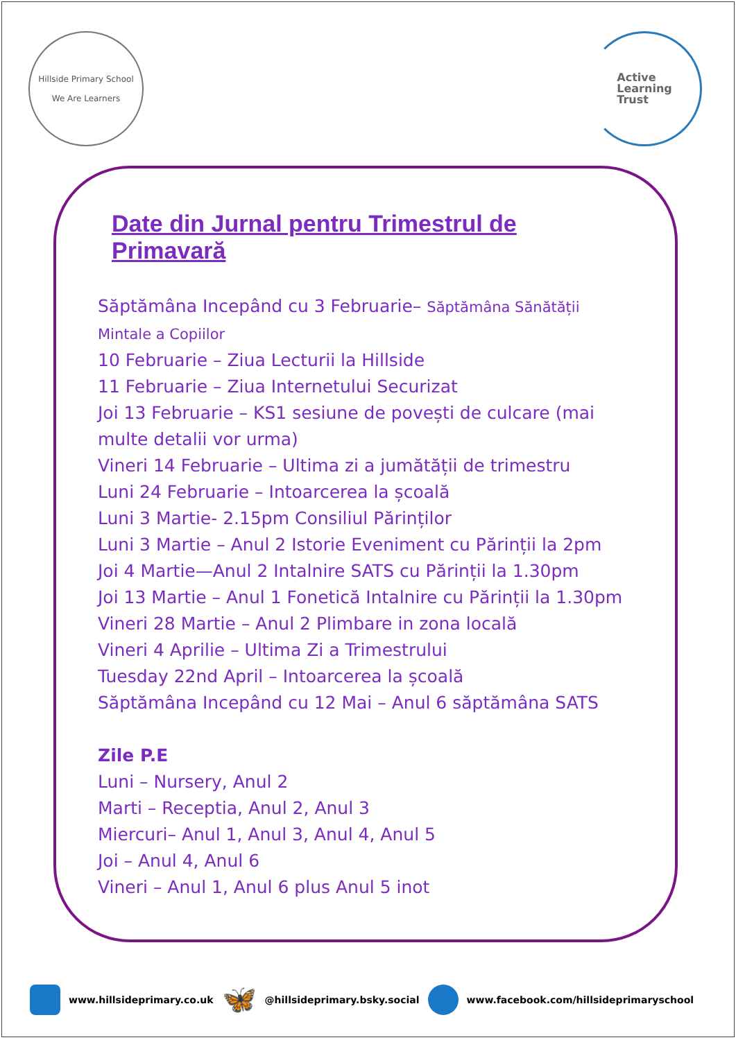Hillside Primary School
We Are Learners
Active
Learning
Trust
Date din Jurnal pentru Trimestrul de Primavară
Săptămâna Incepând cu 3 Februarie– Săptămâna Sănătății Mintale a Copiilor
10 Februarie – Ziua Lecturii la Hillside
11 Februarie – Ziua Internetului Securizat
Joi 13 Februarie – KS1 sesiune de povești de culcare (mai multe detalii vor urma)
Vineri 14 Februarie – Ultima zi a jumătății de trimestru
Luni 24 Februarie – Intoarcerea la școală
Luni 3 Martie- 2.15pm Consiliul Părinților
Luni 3 Martie – Anul 2 Istorie Eveniment cu Părinții la 2pm
Joi 4 Martie—Anul 2 Intalnire SATS cu Părinții la 1.30pm
Joi 13 Martie – Anul 1 Fonetică Intalnire cu Părinții la 1.30pm
Vineri 28 Martie – Anul 2 Plimbare in zona locală
Vineri 4 Aprilie – Ultima Zi a Trimestrului
Tuesday 22nd April – Intoarcerea la școală
Săptămâna Incepând cu 12 Mai – Anul 6 săptămâna SATS
Zile P.E
Luni – Nursery, Anul 2
Marti – Receptia, Anul 2, Anul 3
Miercuri– Anul 1, Anul 3, Anul 4, Anul 5
Joi – Anul 4, Anul 6
Vineri – Anul 1, Anul 6 plus Anul 5 inot
www.hillsideprimary.co.uk 🦋 @hillsideprimary.bsky.social www.facebook.com/hillsideprimaryschool